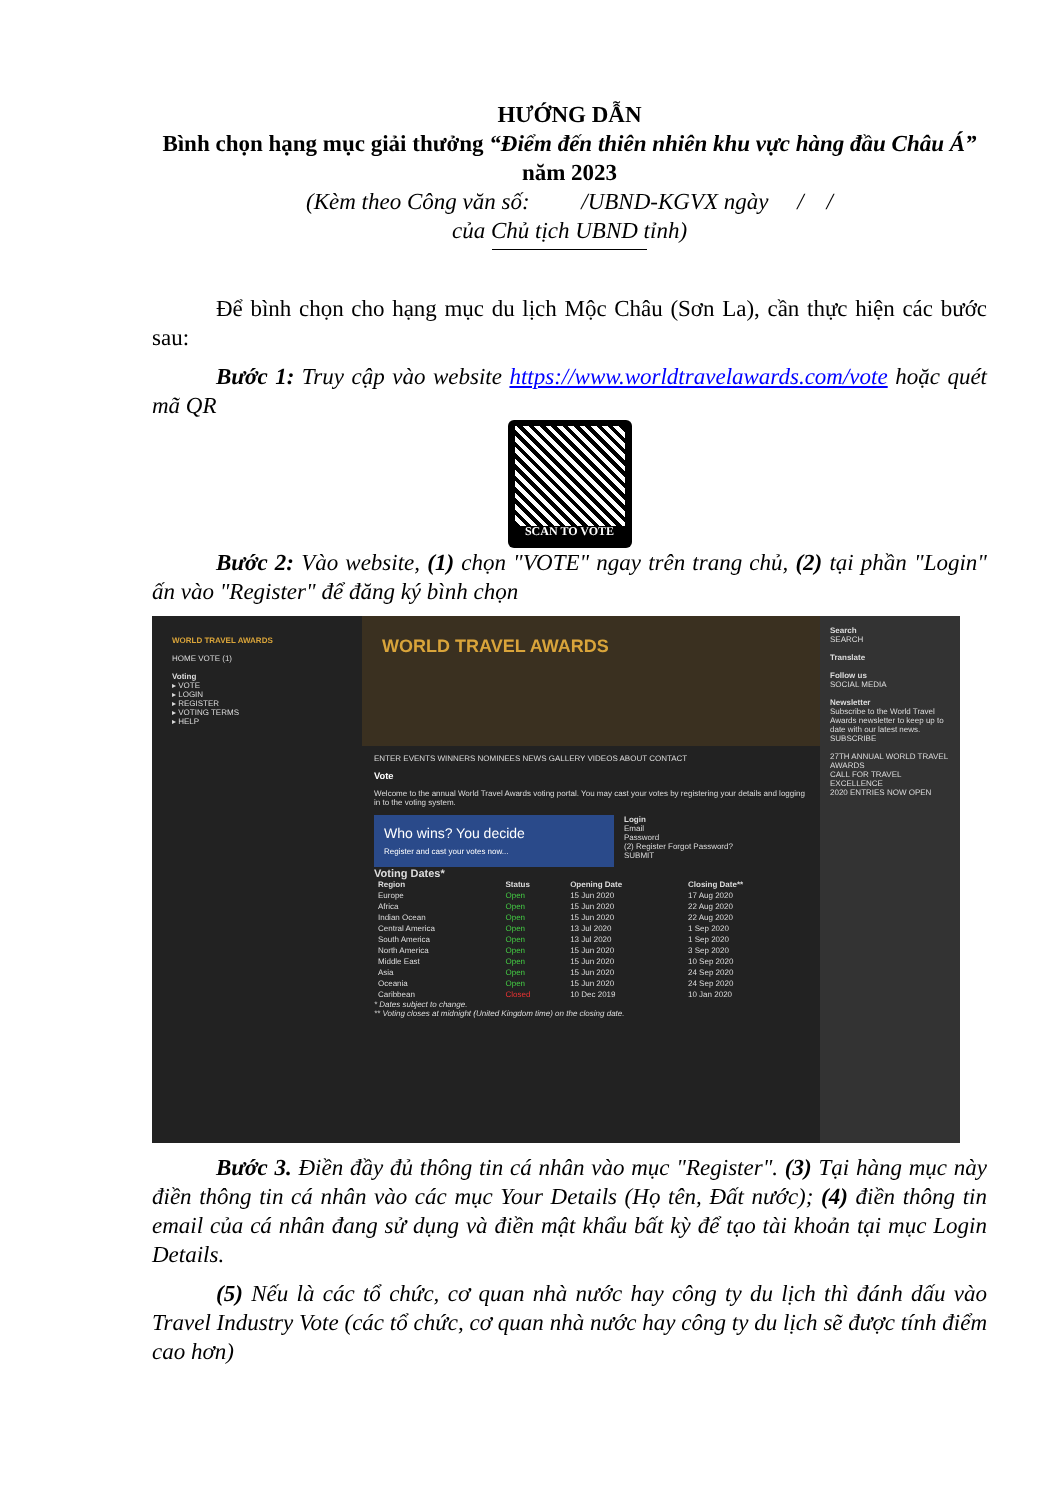HƯỚNG DẪN
Bình chọn hạng mục giải thưởng “Điểm đến thiên nhiên khu vực hàng đầu Châu Á” năm 2023
(Kèm theo Công văn số: /UBND-KGVX ngày / /
của Chủ tịch UBND tỉnh)
Để bình chọn cho hạng mục du lịch Mộc Châu (Sơn La), cần thực hiện các bước sau:
Bước 1: Truy cập vào website https://www.worldtravelawards.com/vote hoặc quét mã QR
SCAN TO VOTE
Bước 2: Vào website, (1) chọn "VOTE" ngay trên trang chủ, (2) tại phần "Login" ấn vào "Register" để đăng ký bình chọn
WORLD TRAVEL AWARDS
HOME VOTE (1)
Voting
▸ VOTE
▸ LOGIN
▸ REGISTER
▸ VOTING TERMS
▸ HELP
WORLD TRAVEL AWARDS
ENTER EVENTS WINNERS NOMINEES NEWS GALLERY VIDEOS ABOUT CONTACT
Vote
Welcome to the annual World Travel Awards voting portal. You may cast your votes by registering your details and logging in to the voting system.
Who wins? You decide
Register and cast your votes now...
Login
Email
Password
(2) Register Forgot Password?
SUBMIT
Voting Dates*
| Region | Status | Opening Date | Closing Date** |
| --- | --- | --- | --- |
| Europe | Open | 15 Jun 2020 | 17 Aug 2020 |
| Africa | Open | 15 Jun 2020 | 22 Aug 2020 |
| Indian Ocean | Open | 15 Jun 2020 | 22 Aug 2020 |
| Central America | Open | 13 Jul 2020 | 1 Sep 2020 |
| South America | Open | 13 Jul 2020 | 1 Sep 2020 |
| North America | Open | 15 Jun 2020 | 3 Sep 2020 |
| Middle East | Open | 15 Jun 2020 | 10 Sep 2020 |
| Asia | Open | 15 Jun 2020 | 24 Sep 2020 |
| Oceania | Open | 15 Jun 2020 | 24 Sep 2020 |
| Caribbean | Closed | 10 Dec 2019 | 10 Jan 2020 |
* Dates subject to change.
** Voting closes at midnight (United Kingdom time) on the closing date.
Search
SEARCH
Translate
Follow us
SOCIAL MEDIA
Newsletter
Subscribe to the World Travel Awards newsletter to keep up to date with our latest news.
SUBSCRIBE
27TH ANNUAL WORLD TRAVEL AWARDS
CALL FOR TRAVEL EXCELLENCE
2020 ENTRIES NOW OPEN
Bước 3. Điền đầy đủ thông tin cá nhân vào mục "Register". (3) Tại hàng mục này điền thông tin cá nhân vào các mục Your Details (Họ tên, Đất nước); (4) điền thông tin email của cá nhân đang sử dụng và điền mật khẩu bất kỳ để tạo tài khoản tại mục Login Details.
(5) Nếu là các tổ chức, cơ quan nhà nước hay công ty du lịch thì đánh dấu vào Travel Industry Vote (các tổ chức, cơ quan nhà nước hay công ty du lịch sẽ được tính điểm cao hơn)